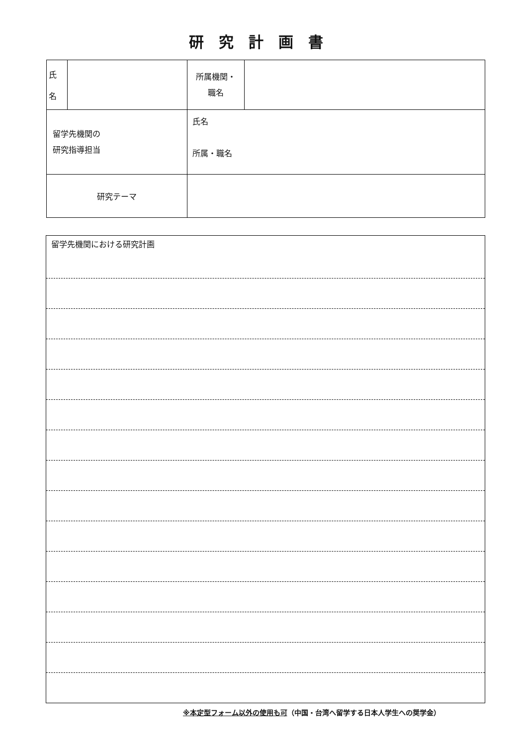研究計画書
| 氏 名 | | 所属機関・ 職名 | |
| 留学先機関の 研究指導担当 | | 氏名 所属・職名 | |
| 研究テーマ | | | |
留学先機関における研究計画
※本定型フォーム以外の使用も可（中国・台湾へ留学する日本人学生への奨学金）